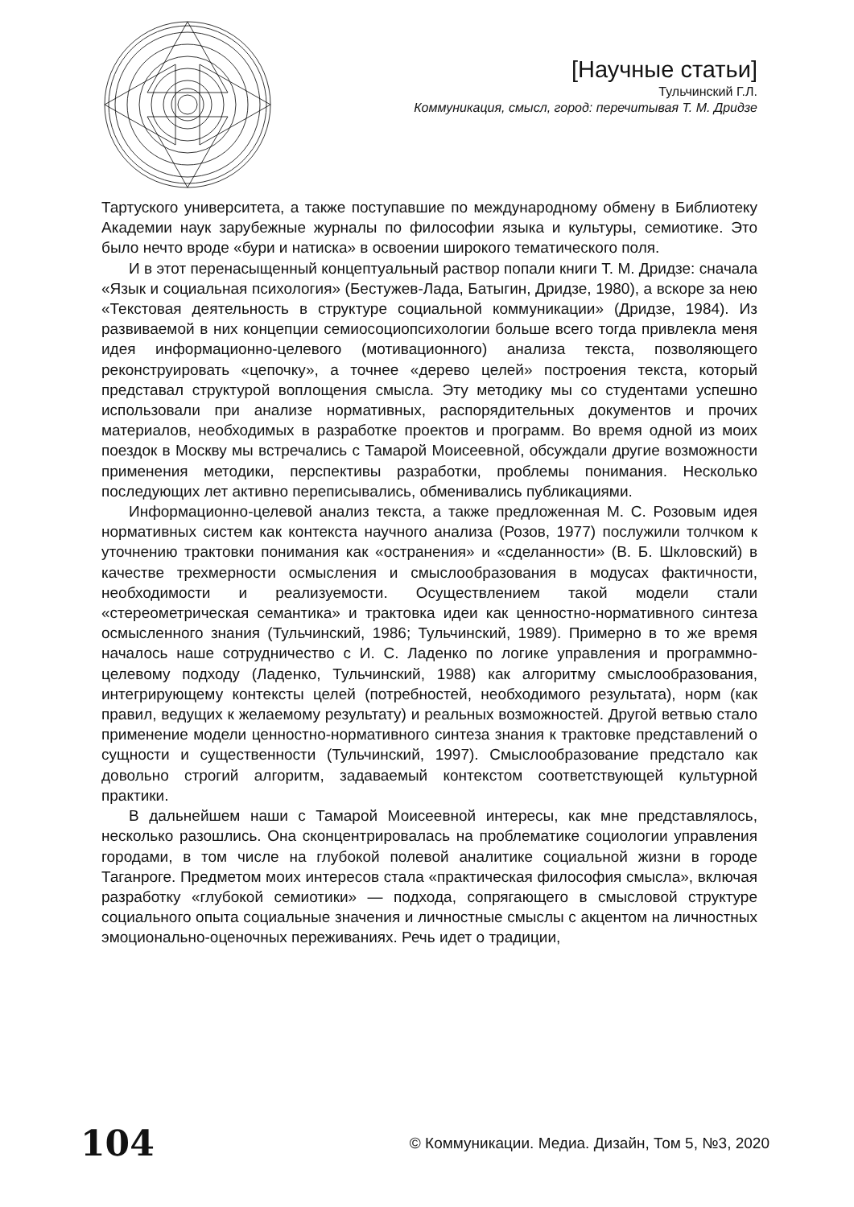[Научные статьи]
Тульчинский Г.Л.
Коммуникация, смысл, город: перечитывая Т. М. Дридзе
Тартуского университета, а также поступавшие по международному обмену в Библиотеку Академии наук зарубежные журналы по философии языка и культуры, семиотике. Это было нечто вроде «бури и натиска» в освоении широкого тематического поля.
И в этот перенасыщенный концептуальный раствор попали книги Т. М. Дридзе: сначала «Язык и социальная психология» (Бестужев-Лада, Батыгин, Дридзе, 1980), а вскоре за нею «Текстовая деятельность в структуре социальной коммуникации» (Дридзе, 1984). Из развиваемой в них концепции семиосоциопсихологии больше всего тогда привлекла меня идея информационно-целевого (мотивационного) анализа текста, позволяющего реконструировать «цепочку», а точнее «дерево целей» построения текста, который представал структурой воплощения смысла. Эту методику мы со студентами успешно использовали при анализе нормативных, распорядительных документов и прочих материалов, необходимых в разработке проектов и программ. Во время одной из моих поездок в Москву мы встречались с Тамарой Моисеевной, обсуждали другие возможности применения методики, перспективы разработки, проблемы понимания. Несколько последующих лет активно переписывались, обменивались публикациями.
Информационно-целевой анализ текста, а также предложенная М. С. Розовым идея нормативных систем как контекста научного анализа (Розов, 1977) послужили толчком к уточнению трактовки понимания как «остранения» и «сделанности» (В. Б. Шкловский) в качестве трехмерности осмысления и смыслообразования в модусах фактичности, необходимости и реализуемости. Осуществлением такой модели стали «стереометрическая семантика» и трактовка идеи как ценностно-нормативного синтеза осмысленного знания (Тульчинский, 1986; Тульчинский, 1989). Примерно в то же время началось наше сотрудничество с И. С. Ладенко по логике управления и программно-целевому подходу (Ладенко, Тульчинский, 1988) как алгоритму смыслообразования, интегрирующему контексты целей (потребностей, необходимого результата), норм (как правил, ведущих к желаемому результату) и реальных возможностей. Другой ветвью стало применение модели ценностно-нормативного синтеза знания к трактовке представлений о сущности и существенности (Тульчинский, 1997). Смыслообразование предстало как довольно строгий алгоритм, задаваемый контекстом соответствующей культурной практики.
В дальнейшем наши с Тамарой Моисеевной интересы, как мне представлялось, несколько разошлись. Она сконцентрировалась на проблематике социологии управления городами, в том числе на глубокой полевой аналитике социальной жизни в городе Таганроге. Предметом моих интересов стала «практическая философия смысла», включая разработку «глубокой семиотики» — подхода, сопрягающего в смысловой структуре социального опыта социальные значения и личностные смыслы с акцентом на личностных эмоционально-оценочных переживаниях. Речь идет о традиции,
104 © Коммуникации. Медиа. Дизайн, Том 5, №3, 2020